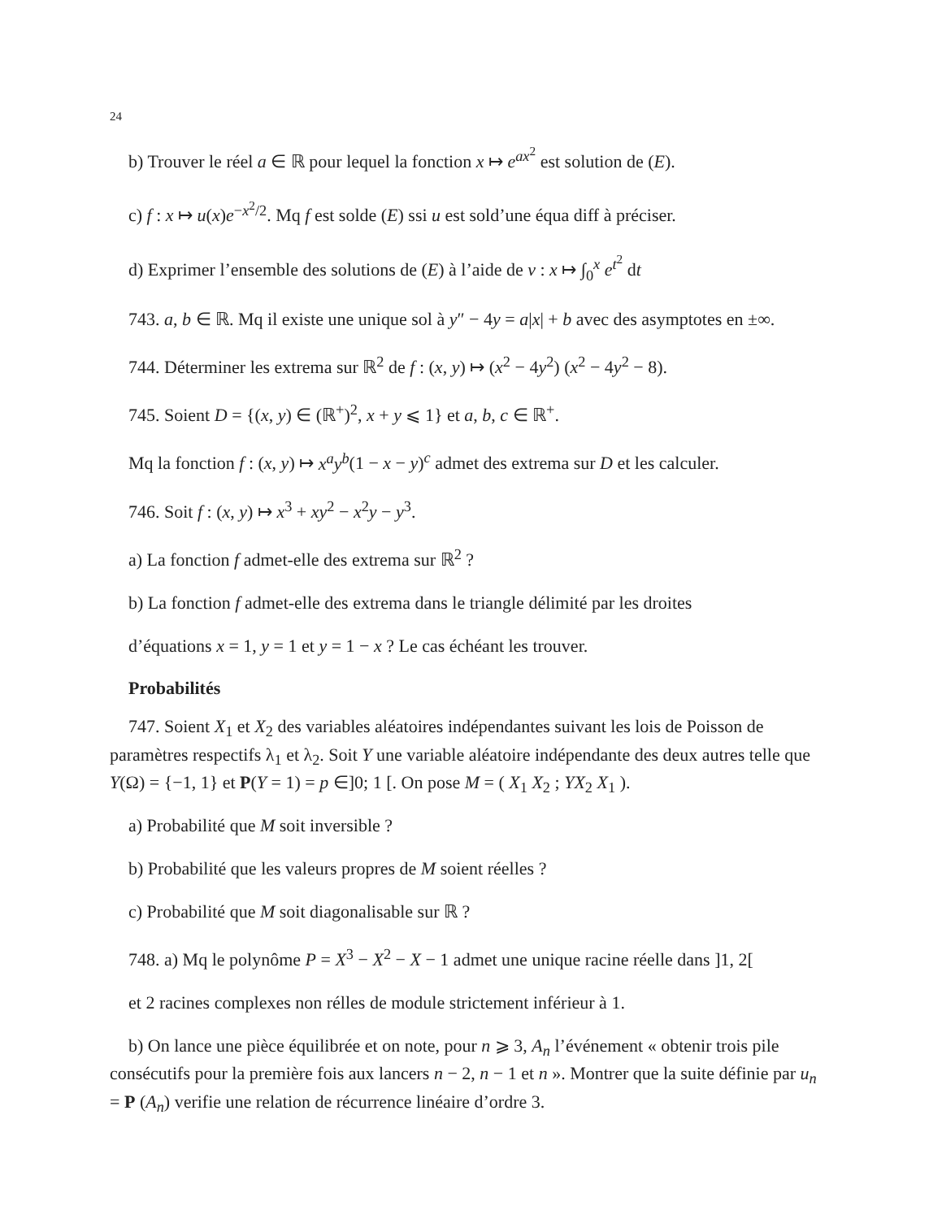24
b) Trouver le réel a ∈ ℝ pour lequel la fonction x ↦ e<sup>ax<sup>2</sup></sup> est solution de (E).
c) f : x ↦ u(x)e<sup>−x<sup>2</sup>/2</sup>. Mq f est solde (E) ssi u est sold’une équa diff à préciser.
d) Exprimer l’ensemble des solutions de (E) à l’aide de v : x ↦ ∫<sub>0</sub><sup>x</sup> e<sup>t<sup>2</sup></sup> dt
743. a, b ∈ ℝ. Mq il existe une unique sol à y″ − 4y = a|x| + b avec des asymptotes en ±∞.
744. Déterminer les extrema sur ℝ<sup>2</sup> de f : (x, y) ↦ (x<sup>2</sup> − 4y<sup>2</sup>) (x<sup>2</sup> − 4y<sup>2</sup> − 8).
745. Soient D = {(x, y) ∈ (ℝ<sup>+</sup>)<sup>2</sup>, x + y ⩽ 1} et a, b, c ∈ ℝ<sup>+</sup>.
Mq la fonction f : (x, y) ↦ x<sup>a</sup>y<sup>b</sup>(1 − x − y)<sup>c</sup> admet des extrema sur D et les calculer.
746. Soit f : (x, y) ↦ x<sup>3</sup> + xy<sup>2</sup> − x<sup>2</sup>y − y<sup>3</sup>.
a) La fonction f admet-elle des extrema sur ℝ<sup>2</sup> ?
b) La fonction f admet-elle des extrema dans le triangle délimité par les droites
d’équations x = 1, y = 1 et y = 1 − x ? Le cas échéant les trouver.
Probabilités
747. Soient X<sub>1</sub> et X<sub>2</sub> des variables aléatoires indépendantes suivant les lois de Poisson de paramètres respectifs λ<sub>1</sub> et λ<sub>2</sub>. Soit Y une variable aléatoire indépendante des deux autres telle que Y(Ω) = {−1, 1} et P(Y = 1) = p ∈]0; 1 [. On pose M = ( X<sub>1</sub> X<sub>2</sub> ; YX<sub>2</sub> X<sub>1</sub> ).
a) Probabilité que M soit inversible ?
b) Probabilité que les valeurs propres de M soient réelles ?
c) Probabilité que M soit diagonalisable sur ℝ ?
748. a) Mq le polynôme P = X<sup>3</sup> − X<sup>2</sup> − X − 1 admet une unique racine réelle dans ]1, 2[
et 2 racines complexes non rélles de module strictement inférieur à 1.
b) On lance une pièce équilibrée et on note, pour n ⩾ 3, A<sub>n</sub> l’événement « obtenir trois pile consécutifs pour la première fois aux lancers n − 2, n − 1 et n ». Montrer que la suite définie par u<sub>n</sub> = P (A<sub>n</sub>) verifie une relation de récurrence linéaire d’ordre 3.